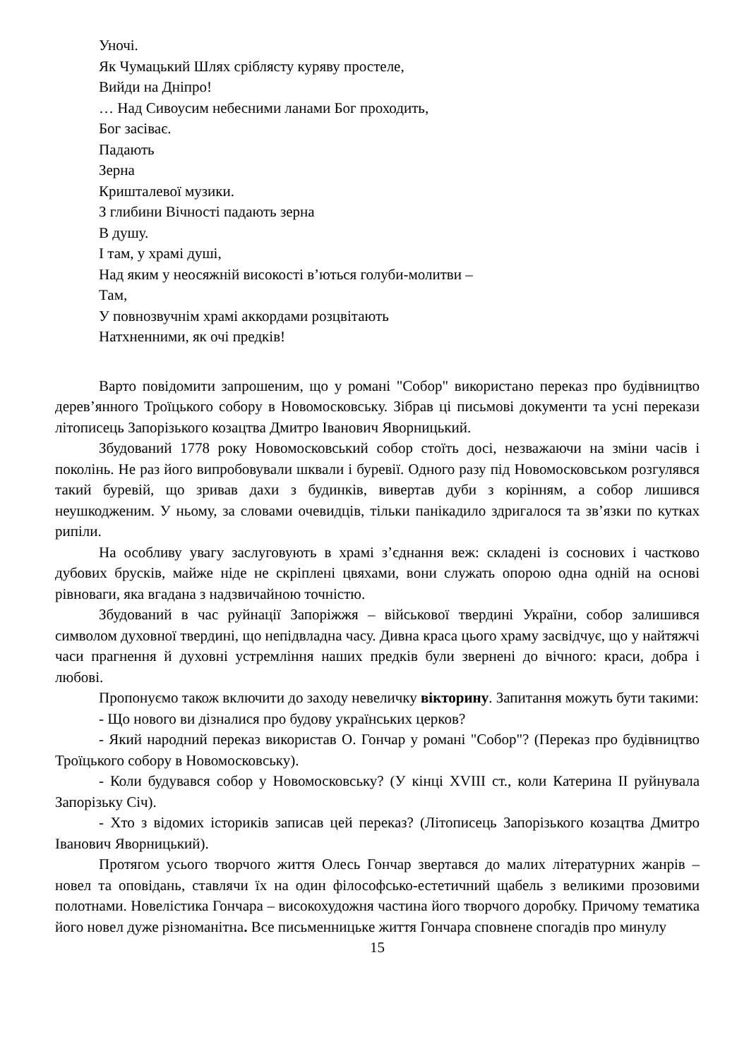Уночі.
Як Чумацький Шлях сріблясту куряву простеле,
Вийди на Дніпро!
… Над Сивоусим небесними ланами Бог проходить,
Бог засіває.
Падають
Зерна
Кришталевої музики.
З глибини Вічності падають зерна
В душу.
І там, у храмі душі,
Над яким у неосяжній високості в’ються голуби-молитви –
Там,
У повнозвучнім храмі аккордами розцвітають
Натхненними, як очі предків!
Варто повідомити запрошеним, що у романі "Собор" використано переказ про будівництво дерев’янного Троїцького собору в Новомосковську. Зібрав ці письмові документи та усні перекази літописець Запорізького козацтва Дмитро Іванович Яворницький.
Збудований 1778 року Новомосковський собор стоїть досі, незважаючи на зміни часів і поколінь. Не раз його випробовували шквали і буревії. Одного разу під Новомосковськом розгулявся такий буревій, що зривав дахи з будинків, вивертав дуби з корінням, а собор лишився неушкодженим. У ньому, за словами очевидців, тільки панікадило здригалося та зв’язки по кутках рипіли.
На особливу увагу заслуговують в храмі з’єднання веж: складені із соснових і частково дубових брусків, майже ніде не скріплені цвяхами, вони служать опорою одна одній на основі рівноваги, яка вгадана з надзвичайною точністю.
Збудований в час руйнації Запоріжжя – військової твердині України, собор залишився символом духовної твердині, що непідвладна часу. Дивна краса цього храму засвідчує, що у найтяжчі часи прагнення й духовні устремління наших предків були звернені до вічного: краси, добра і любові.
Пропонуємо також включити до заходу невеличку вікторину. Запитання можуть бути такими:
- Що нового ви дізналися про будову українських церков?
- Який народний переказ використав О. Гончар у романі "Собор"? (Переказ про будівництво Троїцького собору в Новомосковську).
- Коли будувався собор у Новомосковську? (У кінці XVIII ст., коли Катерина II руйнувала Запорізьку Січ).
- Хто з відомих істориків записав цей переказ? (Літописець Запорізького козацтва Дмитро Іванович Яворницький).
Протягом усього творчого життя Олесь Гончар звертався до малих літературних жанрів – новел та оповідань, ставлячи їх на один філософсько-естетичний щабель з великими прозовими полотнами. Новелістика Гончара – високохудожня частина його творчого доробку. Причому тематика його новел дуже різноманітна. Все письменницьке життя Гончара сповнене спогадів про минулу
15